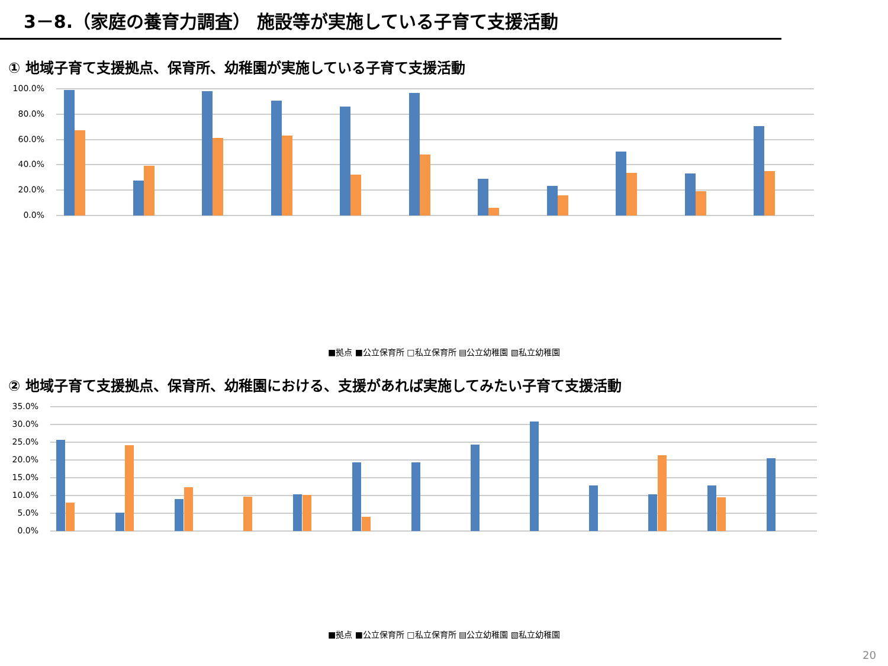3－8.（家庭の養育力調査） 施設等が実施している子育て支援活動
① 地域子育て支援拠点、保育所、幼稚園が実施している子育て支援活動
100.0%
80.0%
60.0%
40.0%
20.0%
0.0%
■拠点 ■公立保育所 □私立保育所 ▤公立幼稚園 ▧私立幼稚園
施設での子育て相談 電話等での子育て相談 ひろば等の親子交流活動 親子交流のプログラム等 子育てに関する講習会 親同士が会話をする場 中高生との交流活動 一時預かり 地域に出て行う広場活動 子育てサークルの育成 子育てに関する情報提供
② 地域子育て支援拠点、保育所、幼稚園における、支援があれば実施してみたい子育て支援活動
35.0%
30.0%
25.0%
20.0%
15.0%
10.0%
5.0%
0.0%
家庭訪問等による相談 子育てに関する講習会 本や教材の貸し出し 親同士が会話をする場 親の趣味等プログラム 世代間交流活動 小学校との交流活動 中高生との交流活動 一時預かり 学童保育 地域に出て行う広場活動 子育てサークルの育成 認可外施設等との連携
■拠点 ■公立保育所 □私立保育所 ▤公立幼稚園 ▧私立幼稚園
20